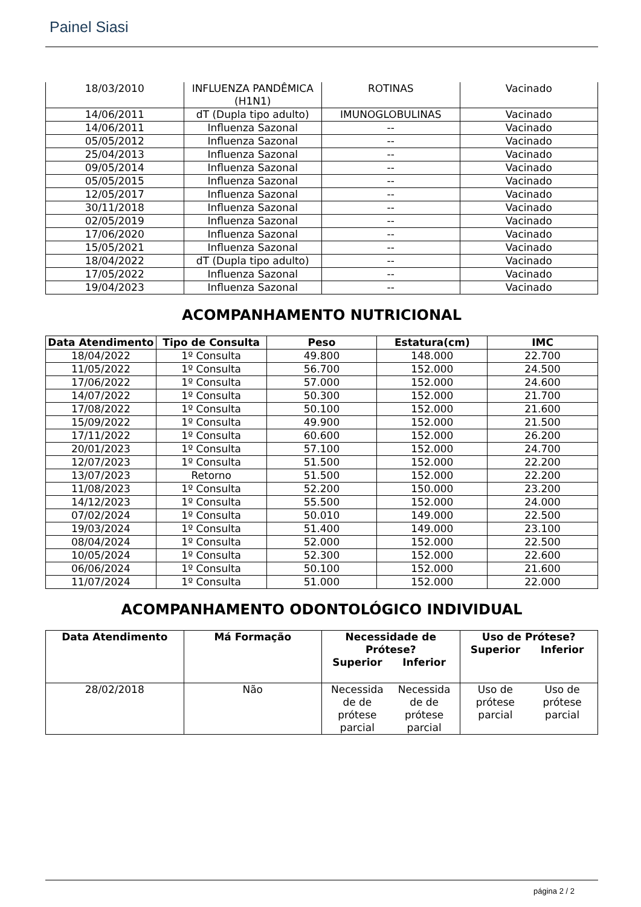Painel Siasi
| 18/03/2010 | INFLUENZA PANDÊMICA (H1N1) | ROTINAS | Vacinado |
| 14/06/2011 | dT (Dupla tipo adulto) | IMUNOGLOBULINAS | Vacinado |
| 14/06/2011 | Influenza Sazonal | -- | Vacinado |
| 05/05/2012 | Influenza Sazonal | -- | Vacinado |
| 25/04/2013 | Influenza Sazonal | -- | Vacinado |
| 09/05/2014 | Influenza Sazonal | -- | Vacinado |
| 05/05/2015 | Influenza Sazonal | -- | Vacinado |
| 12/05/2017 | Influenza Sazonal | -- | Vacinado |
| 30/11/2018 | Influenza Sazonal | -- | Vacinado |
| 02/05/2019 | Influenza Sazonal | -- | Vacinado |
| 17/06/2020 | Influenza Sazonal | -- | Vacinado |
| 15/05/2021 | Influenza Sazonal | -- | Vacinado |
| 18/04/2022 | dT (Dupla tipo adulto) | -- | Vacinado |
| 17/05/2022 | Influenza Sazonal | -- | Vacinado |
| 19/04/2023 | Influenza Sazonal | -- | Vacinado |
ACOMPANHAMENTO NUTRICIONAL
| Data Atendimento | Tipo de Consulta | Peso | Estatura(cm) | IMC |
| --- | --- | --- | --- | --- |
| 18/04/2022 | 1º Consulta | 49.800 | 148.000 | 22.700 |
| 11/05/2022 | 1º Consulta | 56.700 | 152.000 | 24.500 |
| 17/06/2022 | 1º Consulta | 57.000 | 152.000 | 24.600 |
| 14/07/2022 | 1º Consulta | 50.300 | 152.000 | 21.700 |
| 17/08/2022 | 1º Consulta | 50.100 | 152.000 | 21.600 |
| 15/09/2022 | 1º Consulta | 49.900 | 152.000 | 21.500 |
| 17/11/2022 | 1º Consulta | 60.600 | 152.000 | 26.200 |
| 20/01/2023 | 1º Consulta | 57.100 | 152.000 | 24.700 |
| 12/07/2023 | 1º Consulta | 51.500 | 152.000 | 22.200 |
| 13/07/2023 | Retorno | 51.500 | 152.000 | 22.200 |
| 11/08/2023 | 1º Consulta | 52.200 | 150.000 | 23.200 |
| 14/12/2023 | 1º Consulta | 55.500 | 152.000 | 24.000 |
| 07/02/2024 | 1º Consulta | 50.010 | 149.000 | 22.500 |
| 19/03/2024 | 1º Consulta | 51.400 | 149.000 | 23.100 |
| 08/04/2024 | 1º Consulta | 52.000 | 152.000 | 22.500 |
| 10/05/2024 | 1º Consulta | 52.300 | 152.000 | 22.600 |
| 06/06/2024 | 1º Consulta | 50.100 | 152.000 | 21.600 |
| 11/07/2024 | 1º Consulta | 51.000 | 152.000 | 22.000 |
ACOMPANHAMENTO ODONTOLÓGICO INDIVIDUAL
| Data Atendimento | Má Formação | Necessidade de Prótese? Superior Inferior | Uso de Prótese? Superior Inferior |
| --- | --- | --- | --- |
| 28/02/2018 | Não | Necessida de de prótese parcial Necessida de de prótese parcial | Uso de prótese parcial Uso de prótese parcial |
página 2 / 2